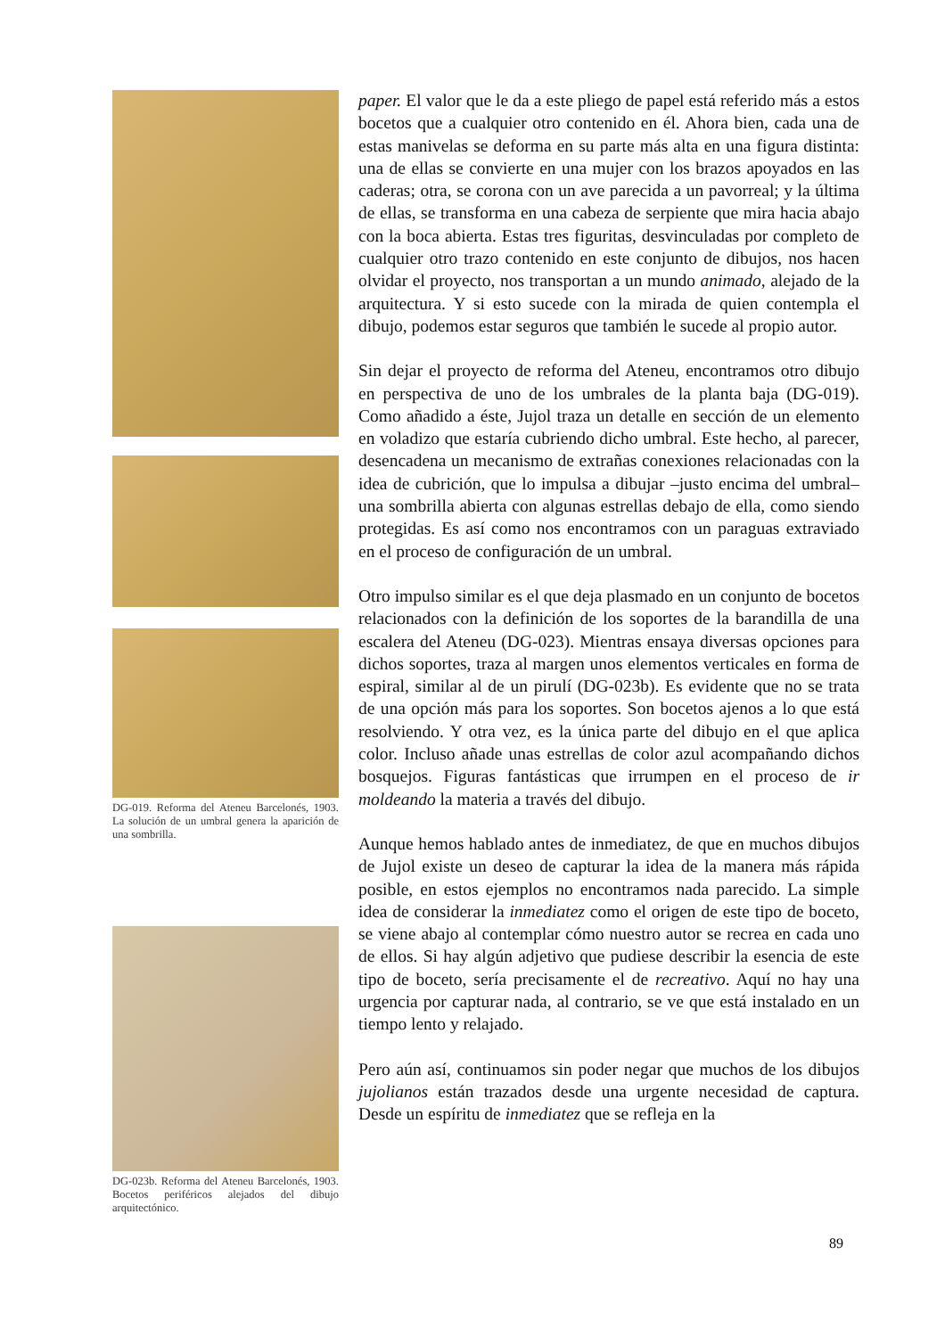DG-019. Reforma del Ateneu Barcelonés, 1903. La solución de un umbral genera la aparición de una sombrilla.
DG-023b. Reforma del Ateneu Barcelonés, 1903. Bocetos periféricos alejados del dibujo arquitectónico.
paper. El valor que le da a este pliego de papel está referido más a estos bocetos que a cualquier otro contenido en él. Ahora bien, cada una de estas manivelas se deforma en su parte más alta en una figura distinta: una de ellas se convierte en una mujer con los brazos apoyados en las caderas; otra, se corona con un ave parecida a un pavorreal; y la última de ellas, se transforma en una cabeza de serpiente que mira hacia abajo con la boca abierta. Estas tres figuritas, desvinculadas por completo de cualquier otro trazo contenido en este conjunto de dibujos, nos hacen olvidar el proyecto, nos transportan a un mundo animado, alejado de la arquitectura. Y si esto sucede con la mirada de quien contempla el dibujo, podemos estar seguros que también le sucede al propio autor.
Sin dejar el proyecto de reforma del Ateneu, encontramos otro dibujo en perspectiva de uno de los umbrales de la planta baja (DG-019). Como añadido a éste, Jujol traza un detalle en sección de un elemento en voladizo que estaría cubriendo dicho umbral. Este hecho, al parecer, desencadena un mecanismo de extrañas conexiones relacionadas con la idea de cubrición, que lo impulsa a dibujar –justo encima del umbral– una sombrilla abierta con algunas estrellas debajo de ella, como siendo protegidas. Es así como nos encontramos con un paraguas extraviado en el proceso de configuración de un umbral.
Otro impulso similar es el que deja plasmado en un conjunto de bocetos relacionados con la definición de los soportes de la barandilla de una escalera del Ateneu (DG-023). Mientras ensaya diversas opciones para dichos soportes, traza al margen unos elementos verticales en forma de espiral, similar al de un pirulí (DG-023b). Es evidente que no se trata de una opción más para los soportes. Son bocetos ajenos a lo que está resolviendo. Y otra vez, es la única parte del dibujo en el que aplica color. Incluso añade unas estrellas de color azul acompañando dichos bosquejos. Figuras fantásticas que irrumpen en el proceso de ir moldeando la materia a través del dibujo.
Aunque hemos hablado antes de inmediatez, de que en muchos dibujos de Jujol existe un deseo de capturar la idea de la manera más rápida posible, en estos ejemplos no encontramos nada parecido. La simple idea de considerar la inmediatez como el origen de este tipo de boceto, se viene abajo al contemplar cómo nuestro autor se recrea en cada uno de ellos. Si hay algún adjetivo que pudiese describir la esencia de este tipo de boceto, sería precisamente el de recreativo. Aquí no hay una urgencia por capturar nada, al contrario, se ve que está instalado en un tiempo lento y relajado.
Pero aún así, continuamos sin poder negar que muchos de los dibujos jujolianos están trazados desde una urgente necesidad de captura. Desde un espíritu de inmediatez que se refleja en la
89